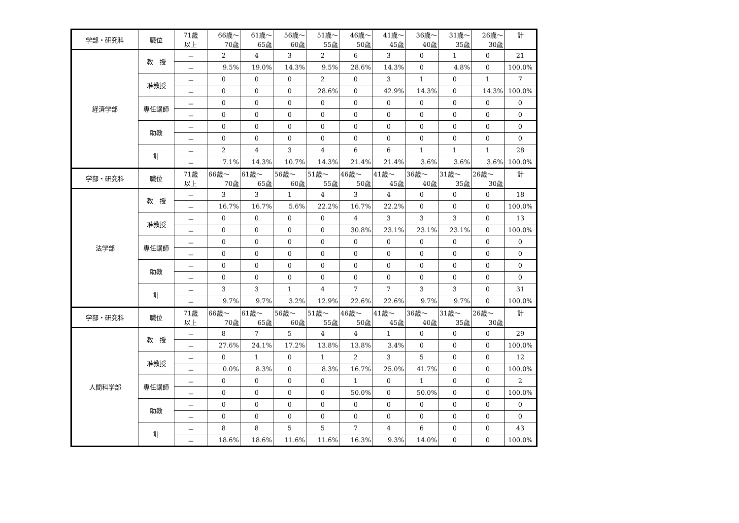| 学部・研究科 | 職位 | 71歳 以上 | 66歳～ 70歳 | 61歳～ 65歳 | 56歳～ 60歳 | 51歳～ 55歳 | 46歳～ 50歳 | 41歳～ 45歳 | 36歳～ 40歳 | 31歳～ 35歳 | 26歳～ 30歳 | 計 |
| 経済学部 | 教 授 | － | 2 | 4 | 3 | 2 | 6 | 3 | 0 | 1 | 0 | 21 |
| | | － | 9.5% | 19.0% | 14.3% | 9.5% | 28.6% | 14.3% | 0 | 4.8% | 0 | 100.0% |
| | 准教授 | － | 0 | 0 | 0 | 2 | 0 | 3 | 1 | 0 | 1 | 7 |
| | | － | 0 | 0 | 0 | 28.6% | 0 | 42.9% | 14.3% | 0 | 14.3% | 100.0% |
| | 専任講師 | － | 0 | 0 | 0 | 0 | 0 | 0 | 0 | 0 | 0 | 0 |
| | | － | 0 | 0 | 0 | 0 | 0 | 0 | 0 | 0 | 0 | 0 |
| | 助教 | － | 0 | 0 | 0 | 0 | 0 | 0 | 0 | 0 | 0 | 0 |
| | | － | 0 | 0 | 0 | 0 | 0 | 0 | 0 | 0 | 0 | 0 |
| | 計 | － | 2 | 4 | 3 | 4 | 6 | 6 | 1 | 1 | 1 | 28 |
| | | － | 7.1% | 14.3% | 10.7% | 14.3% | 21.4% | 21.4% | 3.6% | 3.6% | 3.6% | 100.0% |
| 学部・研究科 | 職位 | 71歳 以上 | 66歳～ 70歳 | 61歳～ 65歳 | 56歳～ 60歳 | 51歳～ 55歳 | 46歳～ 50歳 | 41歳～ 45歳 | 36歳～ 40歳 | 31歳～ 35歳 | 26歳～ 30歳 | 計 |
| 法学部 | 教 授 | － | 3 | 3 | 1 | 4 | 3 | 4 | 0 | 0 | 0 | 18 |
| | | － | 16.7% | 16.7% | 5.6% | 22.2% | 16.7% | 22.2% | 0 | 0 | 0 | 100.0% |
| | 准教授 | － | 0 | 0 | 0 | 0 | 4 | 3 | 3 | 3 | 0 | 13 |
| | | － | 0 | 0 | 0 | 0 | 30.8% | 23.1% | 23.1% | 23.1% | 0 | 100.0% |
| | 専任講師 | － | 0 | 0 | 0 | 0 | 0 | 0 | 0 | 0 | 0 | 0 |
| | | － | 0 | 0 | 0 | 0 | 0 | 0 | 0 | 0 | 0 | 0 |
| | 助教 | － | 0 | 0 | 0 | 0 | 0 | 0 | 0 | 0 | 0 | 0 |
| | | － | 0 | 0 | 0 | 0 | 0 | 0 | 0 | 0 | 0 | 0 |
| | 計 | － | 3 | 3 | 1 | 4 | 7 | 7 | 3 | 3 | 0 | 31 |
| | | － | 9.7% | 9.7% | 3.2% | 12.9% | 22.6% | 22.6% | 9.7% | 9.7% | 0 | 100.0% |
| 学部・研究科 | 職位 | 71歳 以上 | 66歳～ 70歳 | 61歳～ 65歳 | 56歳～ 60歳 | 51歳～ 55歳 | 46歳～ 50歳 | 41歳～ 45歳 | 36歳～ 40歳 | 31歳～ 35歳 | 26歳～ 30歳 | 計 |
| 人間科学部 | 教 授 | － | 8 | 7 | 5 | 4 | 4 | 1 | 0 | 0 | 0 | 29 |
| | | － | 27.6% | 24.1% | 17.2% | 13.8% | 13.8% | 3.4% | 0 | 0 | 0 | 100.0% |
| | 准教授 | － | 0 | 1 | 0 | 1 | 2 | 3 | 5 | 0 | 0 | 12 |
| | | － | 0.0% | 8.3% | 0 | 8.3% | 16.7% | 25.0% | 41.7% | 0 | 0 | 100.0% |
| | 専任講師 | － | 0 | 0 | 0 | 0 | 1 | 0 | 1 | 0 | 0 | 2 |
| | | － | 0 | 0 | 0 | 0 | 50.0% | 0 | 50.0% | 0 | 0 | 100.0% |
| | 助教 | － | 0 | 0 | 0 | 0 | 0 | 0 | 0 | 0 | 0 | 0 |
| | | － | 0 | 0 | 0 | 0 | 0 | 0 | 0 | 0 | 0 | 0 |
| | 計 | － | 8 | 8 | 5 | 5 | 7 | 4 | 6 | 0 | 0 | 43 |
| | | － | 18.6% | 18.6% | 11.6% | 11.6% | 16.3% | 9.3% | 14.0% | 0 | 0 | 100.0% |